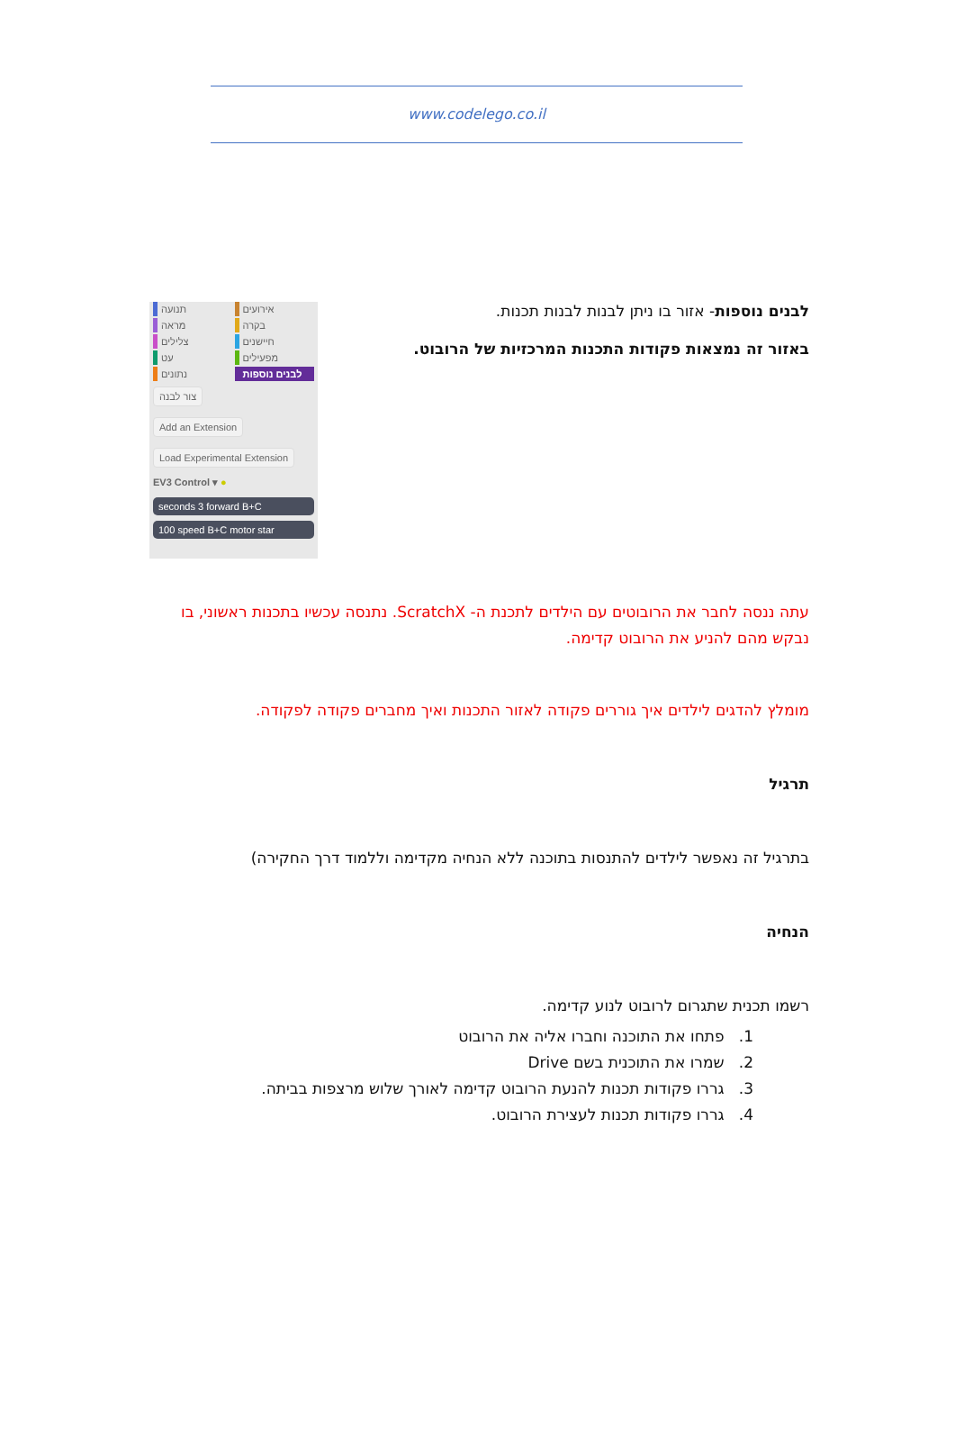www.codelego.co.il
תנועה
אירועים
מראה
בקרה
צלילים
חיישנים
עט
מפעילים
נתונים
לבנים נוספות
צור לבנה
Add an Extension
Load Experimental Extension
EV3 Control ▾ ●
seconds 3 forward B+C
100 speed B+C motor star
לבנים נוספות- אזור בו ניתן לבנות לבנות תכנות.
באזור זה נמצאות פקודות התכנות המרכזיות של הרובוט.
עתה ננסה לחבר את הרובוטים עם הילדים לתכנת ה- ScratchX. נתנסה עכשיו בתכנות ראשוני, בו נבקש מהם להניע את הרובוט קדימה.
מומלץ להדגים לילדים איך גוררים פקודה לאזור התכנות ואיך מחברים פקודה לפקודה.
תרגיל
בתרגיל זה נאפשר לילדים להתנסות בתוכנה ללא הנחיה מקדימה וללמוד דרך החקירה)
הנחיה
רשמו תכנית שתגרום לרובוט לנוע קדימה.
1. פתחו את התוכנה וחברו אליה את הרובוט
2. שמרו את התוכנית בשם Drive
3. גררו פקודות תכנות להנעת הרובוט קדימה לאורך שלוש מרצפות בביתה.
4. גררו פקודות תכנות לעצירת הרובוט.